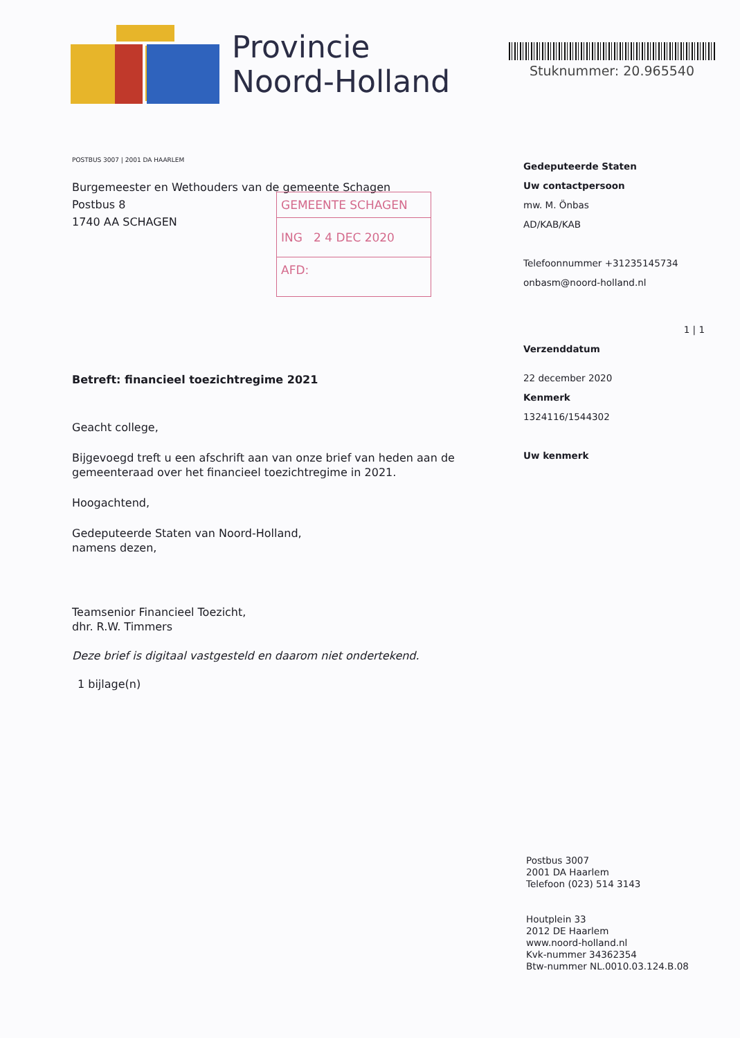Provincie
Noord-Holland
Stuknummer: 20.965540
POSTBUS 3007 | 2001 DA HAARLEM
Burgemeester en Wethouders van de gemeente Schagen
Postbus 8
1740 AA SCHAGEN
Betreft: financieel toezichtregime 2021
Geacht college,
Bijgevoegd treft u een afschrift aan van onze brief van heden aan de gemeenteraad over het financieel toezichtregime in 2021.
Hoogachtend,
Gedeputeerde Staten van Noord-Holland,
namens dezen,
Teamsenior Financieel Toezicht,
dhr. R.W. Timmers
Deze brief is digitaal vastgesteld en daarom niet ondertekend.
1 bijlage(n)
GEMEENTE SCHAGEN
ING 2 4 DEC 2020
AFD:
Gedeputeerde Staten
Uw contactpersoon
mw. M. Önbas
AD/KAB/KAB
Telefoonnummer +31235145734
onbasm@noord-holland.nl
1 | 1
Verzenddatum
22 december 2020
Kenmerk
1324116/1544302
Uw kenmerk
Postbus 3007
2001 DA Haarlem
Telefoon (023) 514 3143
Houtplein 33
2012 DE Haarlem
www.noord-holland.nl
Kvk-nummer 34362354
Btw-nummer NL.0010.03.124.B.08